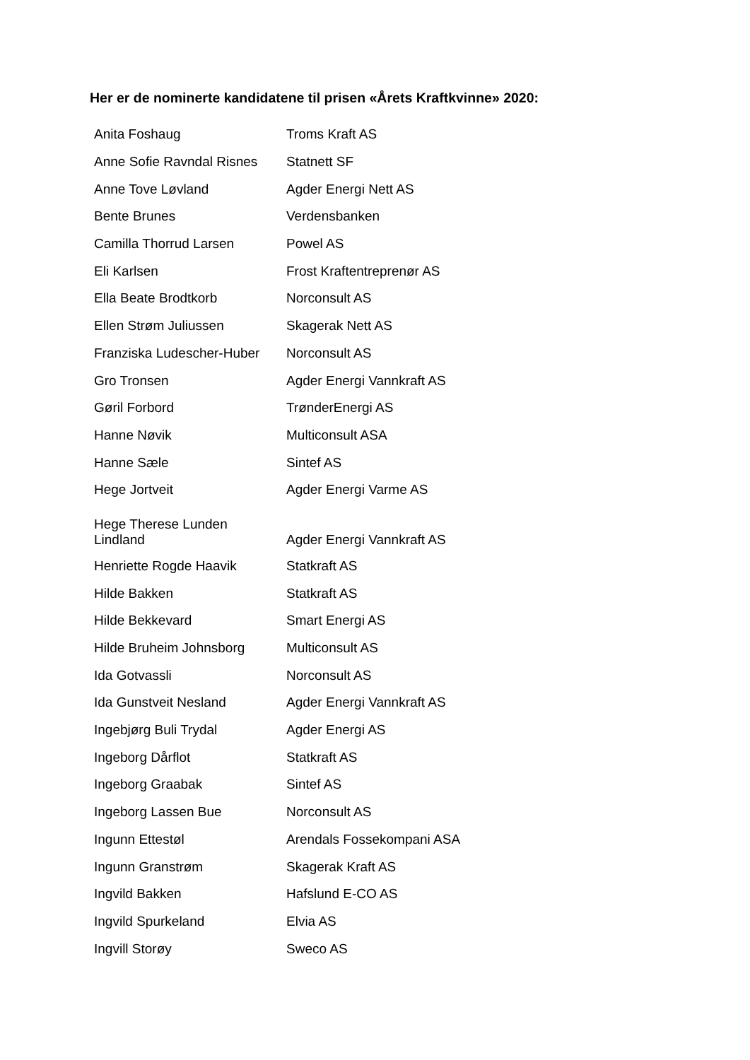Her er de nominerte kandidatene til prisen «Årets Kraftkvinne» 2020:
| Anita Foshaug | Troms Kraft AS |
| Anne Sofie Ravndal Risnes | Statnett SF |
| Anne Tove Løvland | Agder Energi Nett AS |
| Bente Brunes | Verdensbanken |
| Camilla Thorrud Larsen | Powel AS |
| Eli Karlsen | Frost Kraftentreprenør AS |
| Ella Beate Brodtkorb | Norconsult AS |
| Ellen Strøm Juliussen | Skagerak Nett AS |
| Franziska Ludescher-Huber | Norconsult AS |
| Gro Tronsen | Agder Energi Vannkraft AS |
| Gøril Forbord | TrønderEnergi AS |
| Hanne Nøvik | Multiconsult ASA |
| Hanne Sæle | Sintef AS |
| Hege Jortveit | Agder Energi Varme AS |
| Hege Therese Lunden Lindland | Agder Energi Vannkraft AS |
| Henriette Rogde Haavik | Statkraft AS |
| Hilde Bakken | Statkraft AS |
| Hilde Bekkevard | Smart Energi AS |
| Hilde Bruheim Johnsborg | Multiconsult AS |
| Ida Gotvassli | Norconsult AS |
| Ida Gunstveit Nesland | Agder Energi Vannkraft AS |
| Ingebjørg Buli Trydal | Agder Energi AS |
| Ingeborg Dårflot | Statkraft AS |
| Ingeborg Graabak | Sintef AS |
| Ingeborg Lassen Bue | Norconsult AS |
| Ingunn Ettestøl | Arendals Fossekompani ASA |
| Ingunn Granstrøm | Skagerak Kraft AS |
| Ingvild Bakken | Hafslund E-CO AS |
| Ingvild Spurkeland | Elvia AS |
| Ingvill Storøy | Sweco AS |